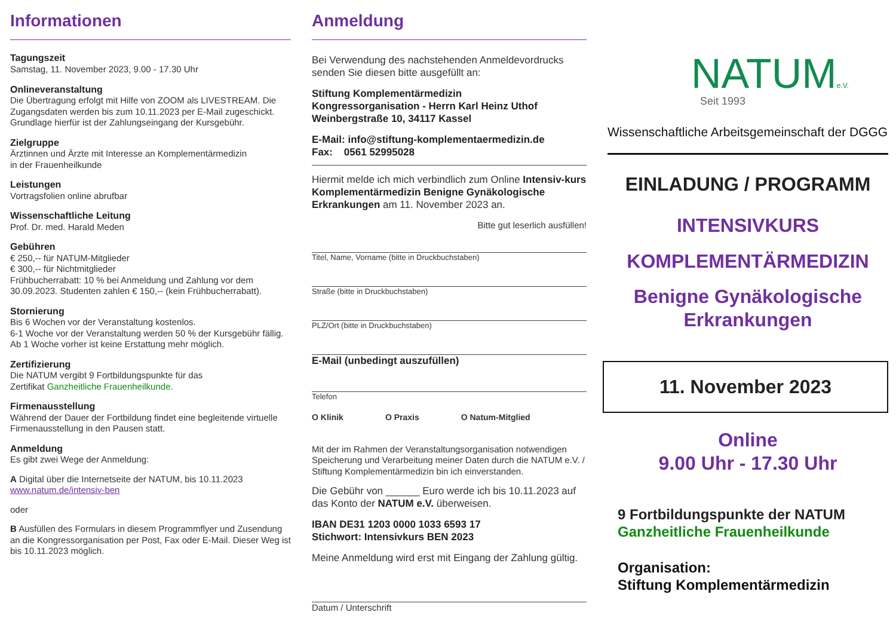Informationen
Tagungszeit
Samstag, 11. November 2023, 9.00 - 17.30 Uhr
Onlineveranstaltung
Die Übertragung erfolgt mit Hilfe von ZOOM als LIVESTREAM. Die Zugangsdaten werden bis zum 10.11.2023 per E-Mail zugeschickt. Grundlage hierfür ist der Zahlungseingang der Kursgebühr.
Zielgruppe
Ärztinnen und Ärzte mit Interesse an Komplementärmedizin
in der Frauenheilkunde
Leistungen
Vortragsfolien online abrufbar
Wissenschaftliche Leitung
Prof. Dr. med. Harald Meden
Gebühren
€ 250,-- für NATUM-Mitglieder
€ 300,-- für Nichtmitglieder
Frühbucherrabatt: 10 % bei Anmeldung und Zahlung vor dem 30.09.2023. Studenten zahlen € 150,-- (kein Frühbucherrabatt).
Stornierung
Bis 6 Wochen vor der Veranstaltung kostenlos.
6-1 Woche vor der Veranstaltung werden 50 % der Kursgebühr fällig. Ab 1 Woche vorher ist keine Erstattung mehr möglich.
Zertifizierung
Die NATUM vergibt 9 Fortbildungspunkte für das
Zertifikat Ganzheitliche Frauenheilkunde.
Firmenausstellung
Während der Dauer der Fortbildung findet eine begleitende virtuelle Firmenausstellung in den Pausen statt.
Anmeldung
Es gibt zwei Wege der Anmeldung:
A Digital über die Internetseite der NATUM, bis 10.11.2023
www.natum.de/intensiv-ben
oder
B Ausfüllen des Formulars in diesem Programmflyer und Zusendung an die Kongressorganisation per Post, Fax oder E-Mail. Dieser Weg ist bis 10.11.2023 möglich.
Anmeldung
Bei Verwendung des nachstehenden Anmeldevordrucks senden Sie diesen bitte ausgefüllt an:
Stiftung Komplementärmedizin
Kongressorganisation - Herrn Karl Heinz Uthof
Weinbergstraße 10, 34117 Kassel
E-Mail: info@stiftung-komplementaermedizin.de
Fax: 0561 52995028
Hiermit melde ich mich verbindlich zum Online Intensiv-kurs Komplementärmedizin Benigne Gynäkologische Erkrankungen am 11. November 2023 an.
Bitte gut leserlich ausfüllen!
Titel, Name, Vorname (bitte in Druckbuchstaben)
Straße (bitte in Druckbuchstaben)
PLZ/Ort (bitte in Druckbuchstaben)
E-Mail (unbedingt auszufüllen)
Telefon
O Klinik O Praxis O Natum-Mitglied
Mit der im Rahmen der Veranstaltungsorganisation notwendigen Speicherung und Verarbeitung meiner Daten durch die NATUM e.V. / Stiftung Komplementärmedizin bin ich einverstanden.
Die Gebühr von ______ Euro werde ich bis 10.11.2023 auf das Konto der NATUM e.V. überweisen.
IBAN DE31 1203 0000 1033 6593 17
Stichwort: Intensivkurs BEN 2023
Meine Anmeldung wird erst mit Eingang der Zahlung gültig.
Datum / Unterschrift
NATUMe.V.
Seit 1993
Wissenschaftliche Arbeitsgemeinschaft der DGGG
EINLADUNG / PROGRAMM
INTENSIVKURS
KOMPLEMENTÄRMEDIZIN
Benigne Gynäkologische Erkrankungen
11. November 2023
Online
9.00 Uhr - 17.30 Uhr
9 Fortbildungspunkte der NATUM
Ganzheitliche Frauenheilkunde
Organisation:
Stiftung Komplementärmedizin